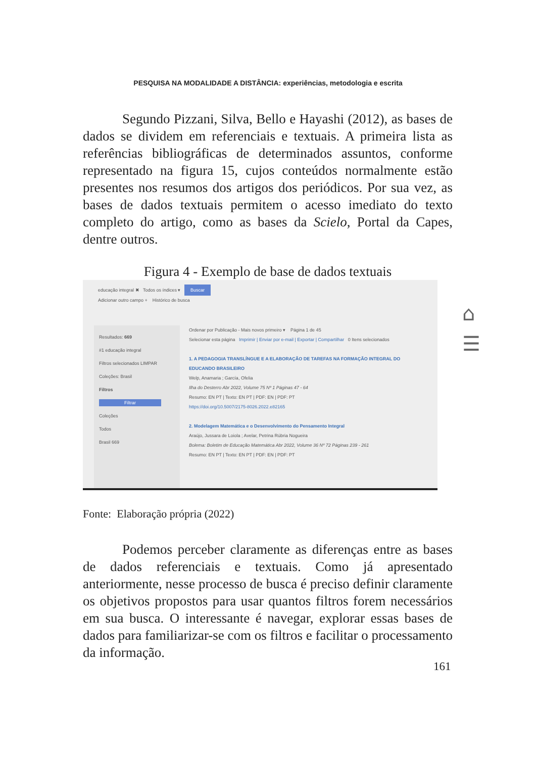PESQUISA NA MODALIDADE A DISTÂNCIA: experiências, metodologia e escrita
Segundo Pizzani, Silva, Bello e Hayashi (2012), as bases de dados se dividem em referenciais e textuais. A primeira lista as referências bibliográficas de determinados assuntos, conforme representado na figura 15, cujos conteúdos normalmente estão presentes nos resumos dos artigos dos periódicos. Por sua vez, as bases de dados textuais permitem o acesso imediato do texto completo do artigo, como as bases da Scielo, Portal da Capes, dentre outros.
Figura 4 - Exemplo de base de dados textuais
educação integral ✖ Todos os índices ▾ Buscar
Adicionar outro campo + Histórico de busca
Resultados: 669
#1 educação integral
Filtros selecionados LIMPAR
Coleções: Brasil
Filtros
Filtrar
Coleções
Todos
Brasil 669
Ordenar por Publicação - Mais novos primeiro ▾ Página 1 de 45
Selecionar esta página Imprimir | Enviar por e-mail | Exportar | Compartilhar 0 Itens selecionados
1. A PEDAGOGIA TRANSLÍNGUE E A ELABORAÇÃO DE TAREFAS NA FORMAÇÃO INTEGRAL DO EDUCANDO BRASILEIRO
Welp, Anamaria ; García, Ofelia
Ilha do Desterro Abr 2022, Volume 75 Nº 1 Páginas 47 - 64
Resumo: EN PT | Texto: EN PT | PDF: EN | PDF: PT
https://doi.org/10.5007/2175-8026.2022.e82165
2. Modelagem Matemática e o Desenvolvimento do Pensamento Integral
Araújo, Jussara de Loiola ; Avelar, Petrina Rúbria Nogueira
Bolema: Boletim de Educação Matemática Abr 2022, Volume 36 Nº 72 Páginas 239 - 261
Resumo: EN PT | Texto: EN PT | PDF: EN | PDF: PT
Fonte: Elaboração própria (2022)
Podemos perceber claramente as diferenças entre as bases de dados referenciais e textuais. Como já apresentado anteriormente, nesse processo de busca é preciso definir claramente os objetivos propostos para usar quantos filtros forem necessários em sua busca. O interessante é navegar, explorar essas bases de dados para familiarizar-se com os filtros e facilitar o processamento da informação.
⌂
☰
161